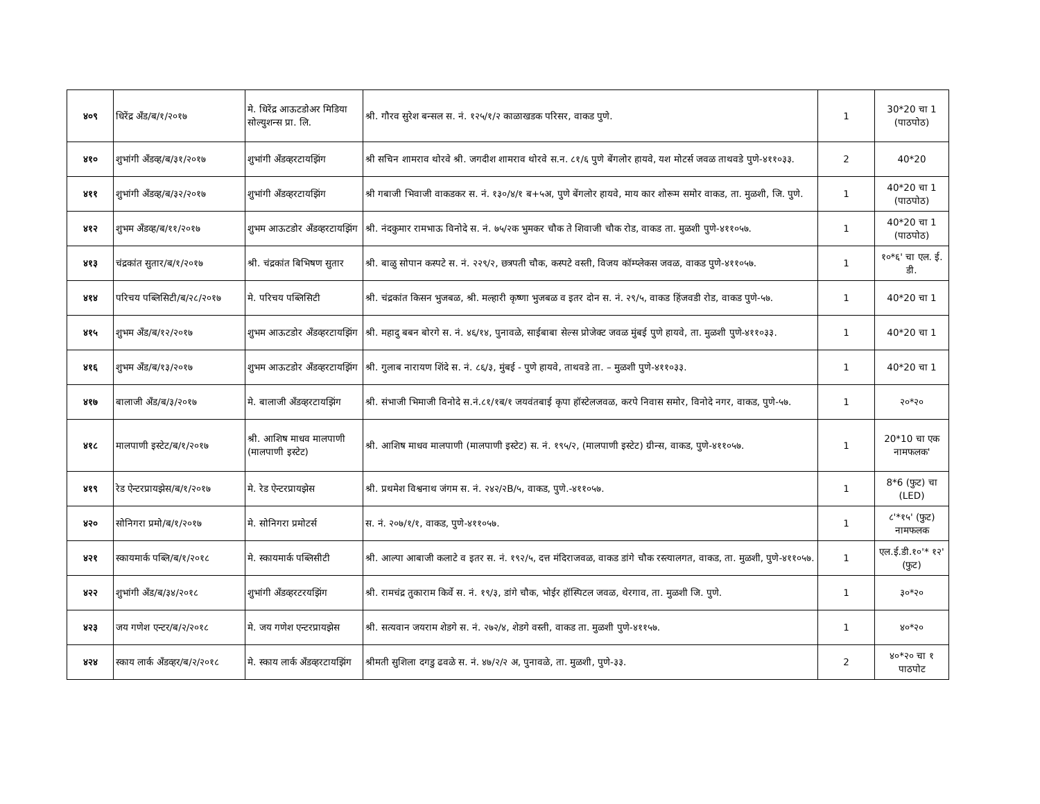| ४०९ | धिरेंद्र अँड/ब/१/२०१७ | मे. धिरेंद्र आऊटडोअर मिडिया सोल्युशन्स प्रा. लि. | श्री. गौरव सुरेश बन्सल स. नं. १२५/१/२ काळाखडक परिसर, वाकड पुणे. | 1 | 30*20 चा 1 (पाठपोठ) |
| ४१० | शुभांगी अँडव्ह/ब/३१/२०१७ | शुभांगी अँडव्हरटायझिंग | श्री सचिन शामराव थोरवे श्री. जगदीश शामराव थोरवे स.न. ८१/६ पुणे बेंगलोर हायवे, यश मोटर्स जवळ ताथवडे पुणे-४११०३३. | 2 | 40*20 |
| ४११ | शुभांगी अँडव्ह/ब/३२/२०१७ | शुभांगी अँडव्हरटायझिंग | श्री गबाजी भिवाजी वाकडकर स. नं. १३०/४/१ ब+५अ, पुणे बेंगलोर हायवे, माय कार शोरूम समोर वाकड, ता. मुळशी, जि. पुणे. | 1 | 40*20 चा 1 (पाठपोठ) |
| ४१२ | शुभम अँडव्ह/ब/११/२०१७ | शुभम आऊटडोर अँडव्हरटायझिंग | श्री. नंदकुमार रामभाऊ विनोदे स. नं. ७५/२क भुमकर चौक ते शिवाजी चौक रोड, वाकड ता. मुळशी पुणे-४११०५७. | 1 | 40*20 चा 1 (पाठपोठ) |
| ४१३ | चंद्रकांत सुतार/ब/१/२०१७ | श्री. चंद्रकांत बिभिषण सुतार | श्री. बाळु सोपान कस्पटे स. नं. २२९/२, छत्रपती चौक, कस्पटे वस्ती, विजय कॉम्प्लेकस जवळ, वाकड पुणे-४११०५७. | 1 | १०*६' चा एल. ई. डी. |
| ४१४ | परिचय पब्लिसिटी/ब/२८/२०१७ | मे. परिचय पब्लिसिटी | श्री. चंद्रकांत किसन भुजबळ, श्री. मल्हारी कृष्णा भुजबळ व इतर दोन स. नं. २९/५, वाकड हिंजवडी रोड, वाकड पुणे-५७. | 1 | 40*20 चा 1 |
| ४१५ | शुभम अँड/ब/१२/२०१७ | शुभम आऊटडोर अँडव्हरटायझिंग | श्री. महादु बबन बोरगे स. नं. ४६/१४, पुनावळे, साईबाबा सेल्स प्रोजेक्ट जवळ मुंबई पुणे हायवे, ता. मुळशी पुणे-४११०३३. | 1 | 40*20 चा 1 |
| ४१६ | शुभम अँड/ब/१३/२०१७ | शुभम आऊटडोर अँडव्हरटायझिंग | श्री. गुलाब नारायण शिंदे स. नं. ८६/३, मुंबई - पुणे हायवे, ताथवडे ता. – मुळशी पुणे-४११०३३. | 1 | 40*20 चा 1 |
| ४१७ | बालाजी अँड/ब/३/२०१७ | मे. बालाजी अँडव्हरटायझिंग | श्री. संभाजी भिमाजी विनोदे स.नं.८१/१ब/१ जयवंतबाई कृपा हॉस्टेलजवळ, करपे निवास समोर, विनोदे नगर, वाकड, पुणे-५७. | 1 | २०*२० |
| ४१८ | मालपाणी इस्टेट/ब/१/२०१७ | श्री. आशिष माधव मालपाणी (मालपाणी इस्टेट) | श्री. आशिष माधव मालपाणी (मालपाणी इस्टेट) स. नं. १९५/२, (मालपाणी इस्टेट) ग्रीन्स, वाकड, पुणे-४११०५७. | 1 | 20*10 चा एक नामफलक' |
| ४१९ | रेड ऐन्टरप्रायझेस/ब/१/२०१७ | मे. रेड ऐन्टरप्रायझेस | श्री. प्रथमेश विश्वनाथ जंगम स. नं. २४२/२B/५, वाकड, पुणे.-४११०५७. | 1 | 8*6 (फुट) चा (LED) |
| ४२० | सोनिगरा प्रमो/ब/१/२०१७ | मे. सोनिगरा प्रमोटर्स | स. नं. २०७/१/१, वाकड, पुणे-४११०५७. | 1 | ८'*१५' (फुट) नामफलक |
| ४२१ | स्कायमार्क पब्लि/ब/१/२०१८ | मे. स्कायमार्क पब्लिसीटी | श्री. आल्पा आबाजी कलाटे व इतर स. नं. १९२/५, दत्त मंदिराजवळ, वाकड डांगे चौक रस्त्यालगत, वाकड, ता. मुळशी, पुणे-४११०५७. | 1 | एल.ई.डी.१०'* १२' (फुट) |
| ४२२ | शुभांगी अँड/ब/३४/२०१८ | शुभांगी अँडव्हरटरयझिंग | श्री. रामचंद्र तुकाराम किर्वे स. नं. १९/३, डांगे चौक, भोईर हॉस्पिटल जवळ, थेरगाव, ता. मुळशी जि. पुणे. | 1 | ३०*२० |
| ४२३ | जय गणेश एन्टर/ब/२/२०१८ | मे. जय गणेश एन्टरप्रायझेस | श्री. सत्यवान जयराम शेडगे स. नं. २७२/४, शेडगे वस्ती, वाकड ता. मुळशी पुणे-४११५७. | 1 | ४०*२० |
| ४२४ | स्काय लार्क अँडव्हर/ब/२/२०१८ | मे. स्काय लार्क अँडव्हरटायझिंग | श्रीमती सुशिला दगडु ढवळे स. नं. ४७/२/२ अ, पुनावळे, ता. मुळशी, पुणे-३३. | 2 | ४०*२० चा १ पाठपोट |